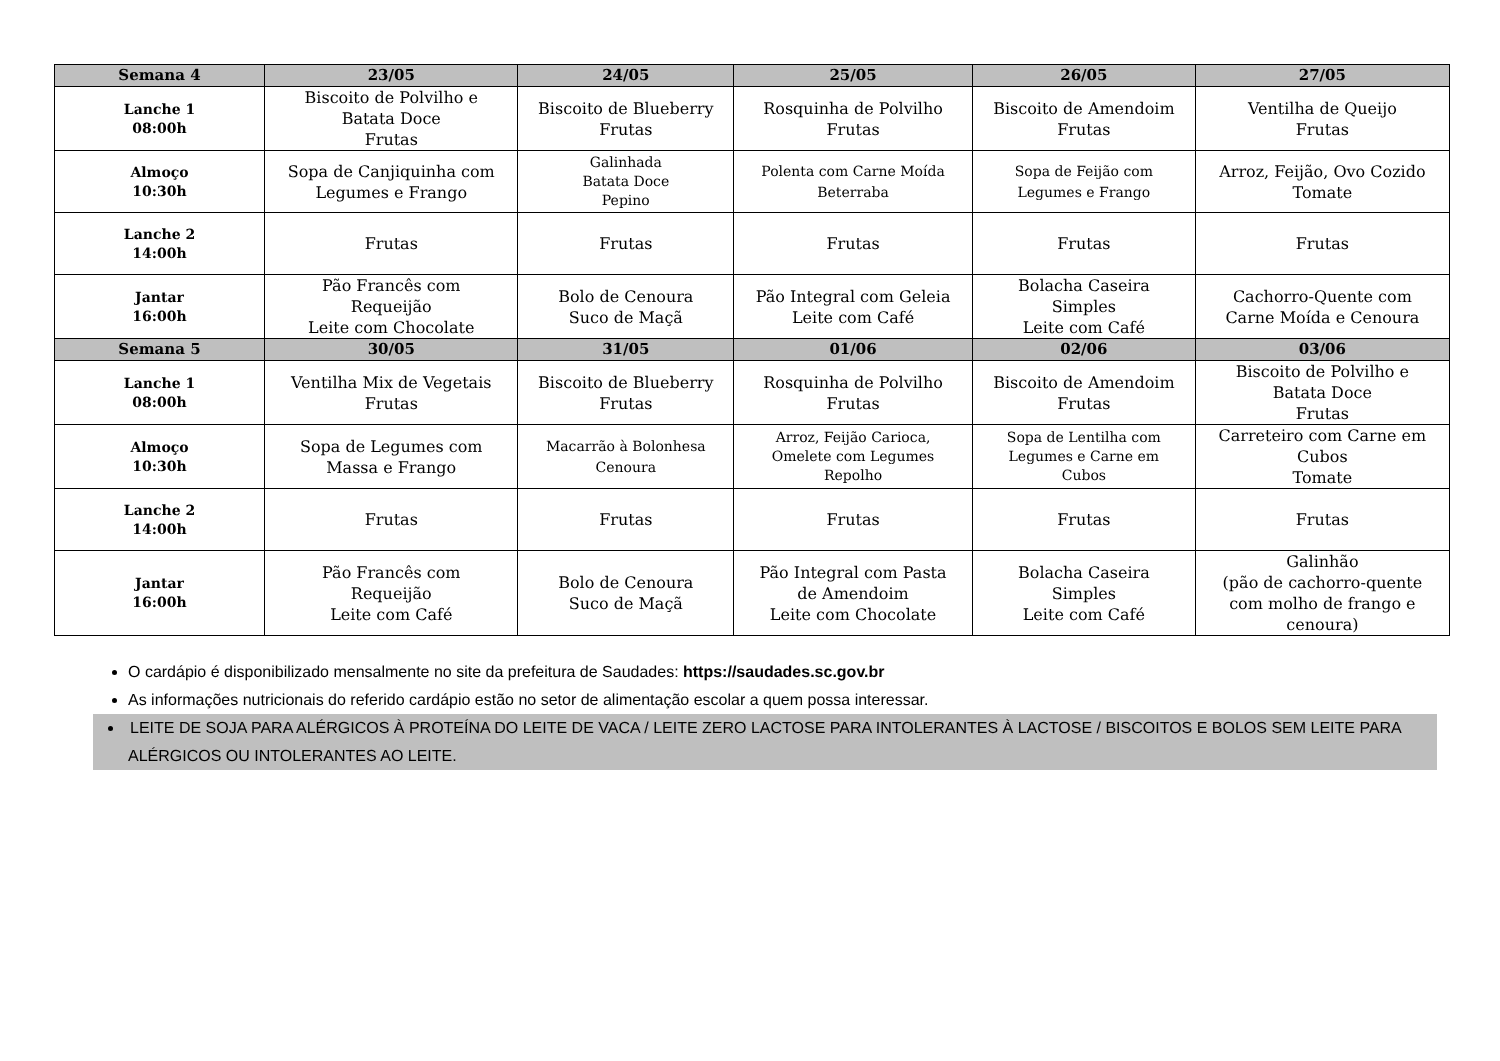| Semana 4 | 23/05 | 24/05 | 25/05 | 26/05 | 27/05 |
| --- | --- | --- | --- | --- | --- |
| Lanche 1 08:00h | Biscoito de Polvilho e Batata Doce Frutas | Biscoito de Blueberry Frutas | Rosquinha de Polvilho Frutas | Biscoito de Amendoim Frutas | Ventilha de Queijo Frutas |
| Almoço 10:30h | Sopa de Canjiquinha com Legumes e Frango | Galinhada Batata Doce Pepino | Polenta com Carne Moída Beterraba | Sopa de Feijão com Legumes e Frango | Arroz, Feijão, Ovo Cozido Tomate |
| Lanche 2 14:00h | Frutas | Frutas | Frutas | Frutas | Frutas |
| Jantar 16:00h | Pão Francês com Requeijão Leite com Chocolate | Bolo de Cenoura Suco de Maçã | Pão Integral com Geleia Leite com Café | Bolacha Caseira Simples Leite com Café | Cachorro-Quente com Carne Moída e Cenoura |
| Semana 5 | 30/05 | 31/05 | 01/06 | 02/06 | 03/06 |
| Lanche 1 08:00h | Ventilha Mix de Vegetais Frutas | Biscoito de Blueberry Frutas | Rosquinha de Polvilho Frutas | Biscoito de Amendoim Frutas | Biscoito de Polvilho e Batata Doce Frutas |
| Almoço 10:30h | Sopa de Legumes com Massa e Frango | Macarrão à Bolonhesa Cenoura | Arroz, Feijão Carioca, Omelete com Legumes Repolho | Sopa de Lentilha com Legumes e Carne em Cubos | Carreteiro com Carne em Cubos Tomate |
| Lanche 2 14:00h | Frutas | Frutas | Frutas | Frutas | Frutas |
| Jantar 16:00h | Pão Francês com Requeijão Leite com Café | Bolo de Cenoura Suco de Maçã | Pão Integral com Pasta de Amendoim Leite com Chocolate | Bolacha Caseira Simples Leite com Café | Galinhão (pão de cachorro-quente com molho de frango e cenoura) |
O cardápio é disponibilizado mensalmente no site da prefeitura de Saudades: https://saudades.sc.gov.br
As informações nutricionais do referido cardápio estão no setor de alimentação escolar a quem possa interessar.
LEITE DE SOJA PARA ALÉRGICOS À PROTEÍNA DO LEITE DE VACA / LEITE ZERO LACTOSE PARA INTOLERANTES À LACTOSE / BISCOITOS E BOLOS SEM LEITE PARA ALÉRGICOS OU INTOLERANTES AO LEITE.